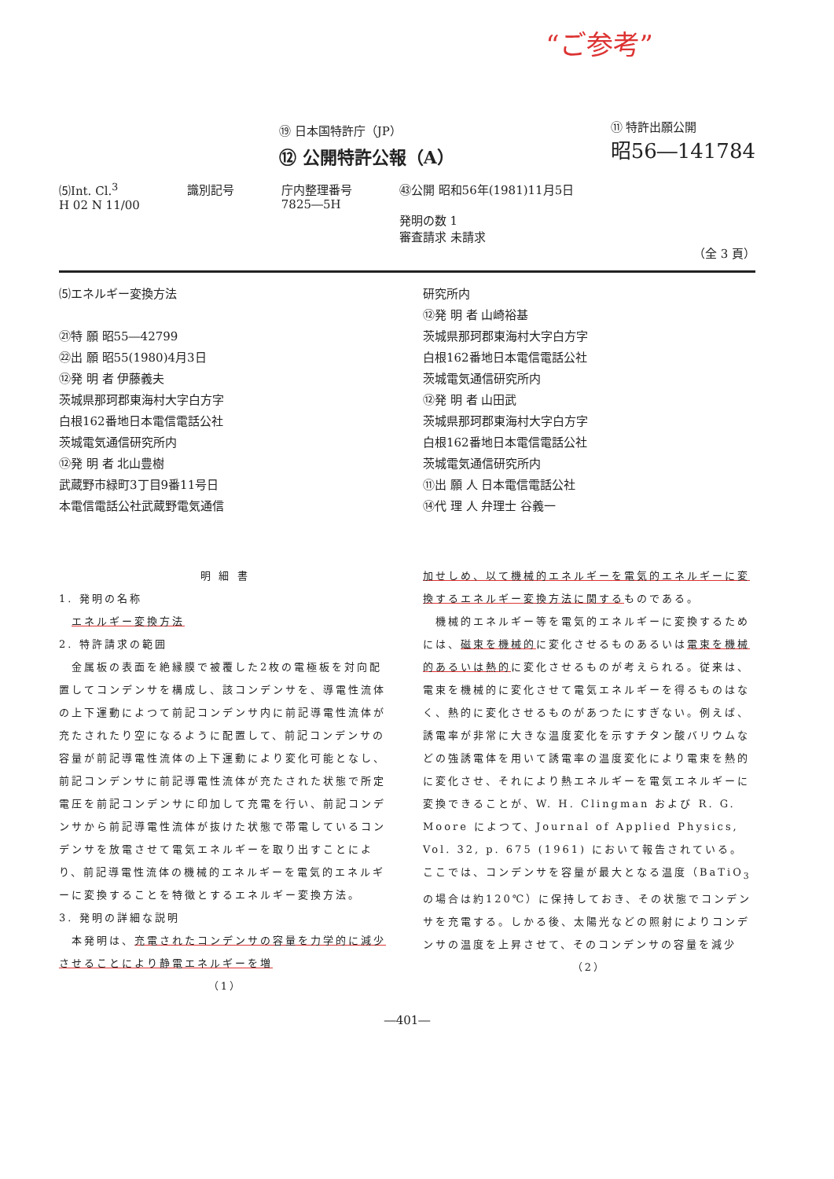“ご参考”
⑲ 日本国特許庁（JP）
⑫ 公開特許公報（A）
⑪ 特許出願公開
昭56―141784
⑸Int. Cl.<sup>3</sup>
H 02 N 11/00
識別記号 庁内整理番号
7825―5H
㊸公開 昭和56年(1981)11月5日
発明の数 1
審査請求 未請求
（全 3 頁）
⑸エネルギー変換方法
㉑特 願 昭55―42799
㉒出 願 昭55(1980)4月3日
⑫発 明 者 伊藤義夫
茨城県那珂郡東海村大字白方字
白根162番地日本電信電話公社
茨城電気通信研究所内
⑫発 明 者 北山豊樹
武蔵野市緑町3丁目9番11号日
本電信電話公社武蔵野電気通信
研究所内
⑫発 明 者 山崎裕基
茨城県那珂郡東海村大字白方字
白根162番地日本電信電話公社
茨城電気通信研究所内
⑫発 明 者 山田武
茨城県那珂郡東海村大字白方字
白根162番地日本電信電話公社
茨城電気通信研究所内
⑪出 願 人 日本電信電話公社
⑭代 理 人 弁理士 谷義一
明 細 書
1. 発明の名称
　エネルギー変換方法
2. 特許請求の範囲
　金属板の表面を絶縁膜で被覆した2枚の電極板を対向配置してコンデンサを構成し、該コンデンサを、導電性流体の上下運動によつて前記コンデンサ内に前記導電性流体が充たされたり空になるように配置して、前記コンデンサの容量が前記導電性流体の上下運動により変化可能となし、前記コンデンサに前記導電性流体が充たされた状態で所定電圧を前記コンデンサに印加して充電を行い、前記コンデンサから前記導電性流体が抜けた状態で帯電しているコンデンサを放電させて電気エネルギーを取り出すことにより、前記導電性流体の機械的エネルギーを電気的エネルギーに変換することを特徴とするエネルギー変換方法。
3. 発明の詳細な説明
　本発明は、充電されたコンデンサの容量を力学的に減少させることにより静電エネルギーを増
（1）
加せしめ、以て機械的エネルギーを電気的エネルギーに変換するエネルギー変換方法に関するものである。
　機械的エネルギー等を電気的エネルギーに変換するためには、磁束を機械的に変化させるものあるいは電束を機械的あるいは熱的に変化させるものが考えられる。従来は、電束を機械的に変化させて電気エネルギーを得るものはなく、熱的に変化させるものがあつたにすぎない。例えば、誘電率が非常に大きな温度変化を示すチタン酸バリウムなどの強誘電体を用いて誘電率の温度変化により電束を熱的に変化させ、それにより熱エネルギーを電気エネルギーに変換できることが、W. H. Clingman および R. G. Moore によつて、Journal of Applied Physics, Vol. 32, p. 675 (1961) において報告されている。ここでは、コンデンサを容量が最大となる温度（BaTiO<sub>3</sub> の場合は約120℃）に保持しておき、その状態でコンデンサを充電する。しかる後、太陽光などの照射によりコンデンサの温度を上昇させて、そのコンデンサの容量を減少
（2）
―401―